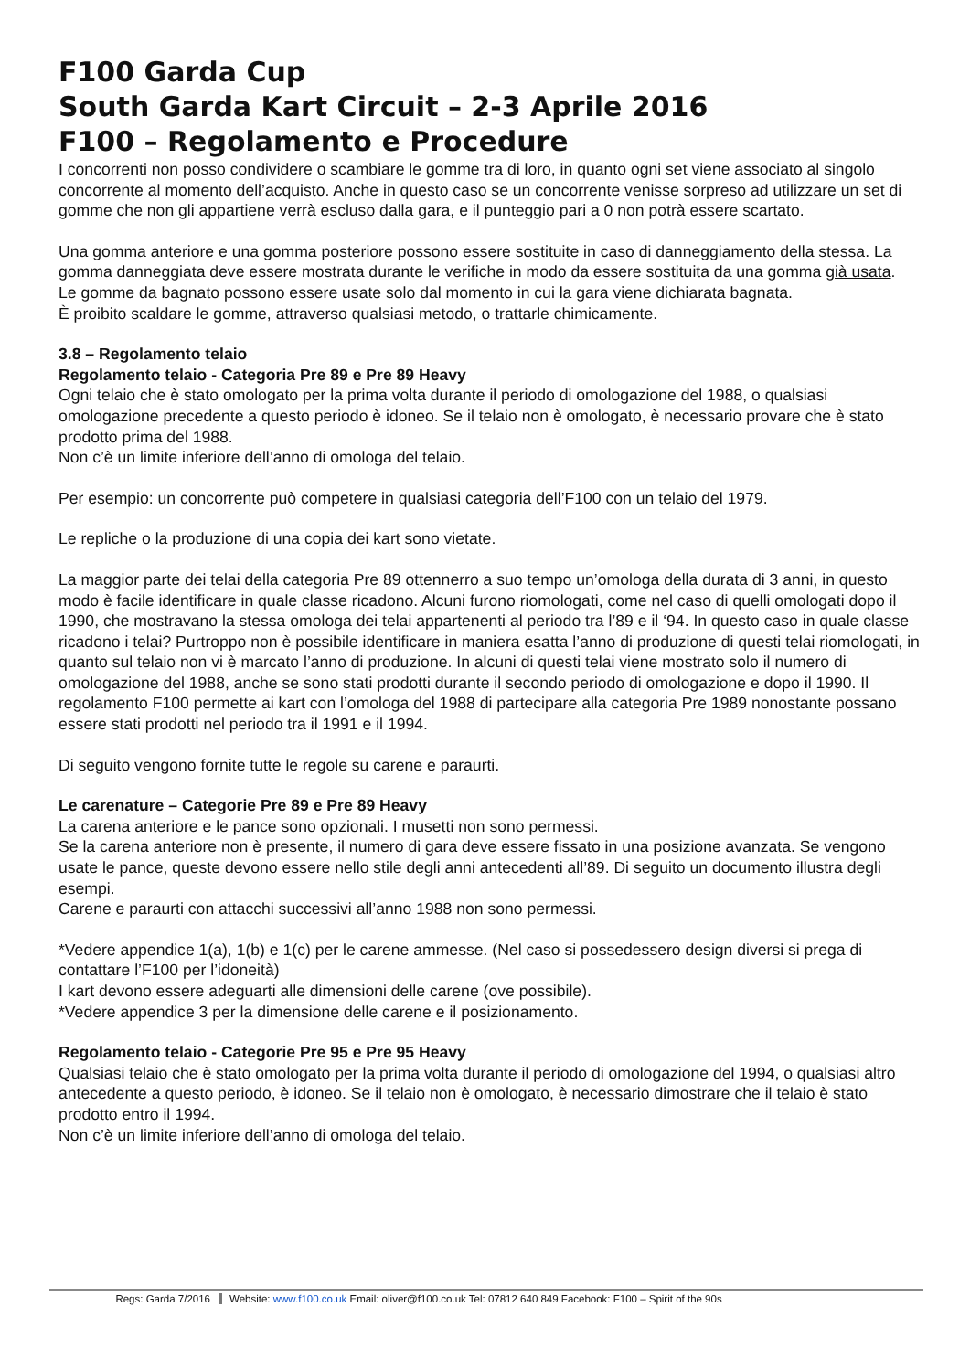F100 Garda Cup
South Garda Kart Circuit – 2-3 Aprile 2016
F100 – Regolamento e Procedure
I concorrenti non posso condividere o scambiare le gomme tra di loro, in quanto ogni set viene associato al singolo concorrente al momento dell’acquisto. Anche in questo caso se un concorrente venisse sorpreso ad utilizzare un set di gomme che non gli appartiene verrà escluso dalla gara, e il punteggio pari a 0 non potrà essere scartato.
Una gomma anteriore e una gomma posteriore possono essere sostituite in caso di danneggiamento della stessa. La gomma danneggiata deve essere mostrata durante le verifiche in modo da essere sostituita da una gomma già usata.
Le gomme da bagnato possono essere usate solo dal momento in cui la gara viene dichiarata bagnata.
È proibito scaldare le gomme, attraverso qualsiasi metodo, o trattarle chimicamente.
3.8 – Regolamento telaio
Regolamento telaio - Categoria Pre 89 e Pre 89 Heavy
Ogni telaio che è stato omologato per la prima volta durante il periodo di omologazione del 1988, o qualsiasi omologazione precedente a questo periodo è idoneo. Se il telaio non è omologato, è necessario provare che è stato prodotto prima del 1988.
Non c’è un limite inferiore dell’anno di omologa del telaio.
Per esempio: un concorrente può competere in qualsiasi categoria dell’F100 con un telaio del 1979.
Le repliche o la produzione di una copia dei kart sono vietate.
La maggior parte dei telai della categoria Pre 89 ottennerro a suo tempo un’omologa della durata di 3 anni, in questo modo è facile identificare in quale classe ricadono. Alcuni furono riomologati, come nel caso di quelli omologati dopo il 1990, che mostravano la stessa omologa dei telai appartenenti al periodo tra l’89 e il ‘94. In questo caso in quale classe ricadono i telai? Purtroppo non è possibile identificare in maniera esatta l’anno di produzione di questi telai riomologati, in quanto sul telaio non vi è marcato l’anno di produzione. In alcuni di questi telai viene mostrato solo il numero di omologazione del 1988, anche se sono stati prodotti durante il secondo periodo di omologazione e dopo il 1990. Il regolamento F100 permette ai kart con l’omologa del 1988 di partecipare alla categoria Pre 1989 nonostante possano essere stati prodotti nel periodo tra il 1991 e il 1994.
Di seguito vengono fornite tutte le regole su carene e paraurti.
Le carenature – Categorie Pre 89 e Pre 89 Heavy
La carena anteriore e le pance sono opzionali. I musetti non sono permessi.
Se la carena anteriore non è presente, il numero di gara deve essere fissato in una posizione avanzata. Se vengono usate le pance, queste devono essere nello stile degli anni antecedenti all’89. Di seguito un documento illustra degli esempi.
Carene e paraurti con attacchi successivi all’anno 1988 non sono permessi.
*Vedere appendice 1(a), 1(b) e 1(c) per le carene ammesse. (Nel caso si possedessero design diversi si prega di contattare l’F100 per l’idoneità)
I kart devono essere adeguarti alle dimensioni delle carene (ove possibile).
*Vedere appendice 3 per la dimensione delle carene e il posizionamento.
Regolamento telaio - Categorie Pre 95 e Pre 95 Heavy
Qualsiasi telaio che è stato omologato per la prima volta durante il periodo di omologazione del 1994, o qualsiasi altro antecedente a questo periodo, è idoneo. Se il telaio non è omologato, è necessario dimostrare che il telaio è stato prodotto entro il 1994.
Non c’è un limite inferiore dell’anno di omologa del telaio.
Regs: Garda 7/2016 Website: www.f100.co.uk Email: oliver@f100.co.uk Tel: 07812 640 849 Facebook: F100 – Spirit of the 90s